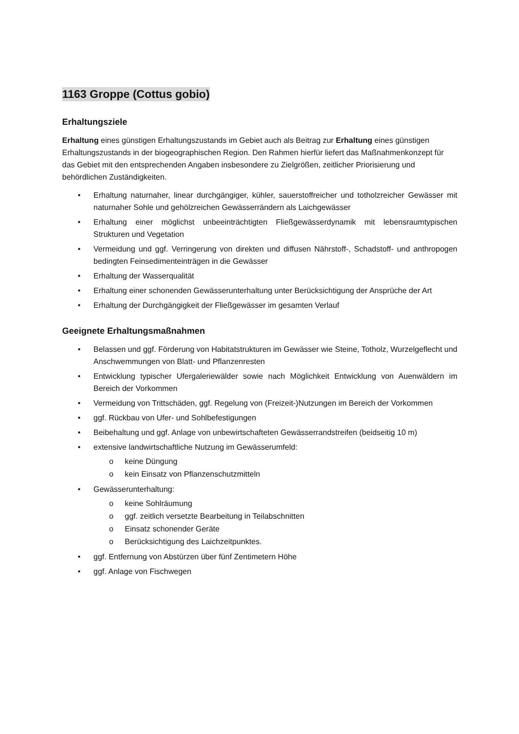1163 Groppe (Cottus gobio)
Erhaltungsziele
Erhaltung eines günstigen Erhaltungszustands im Gebiet auch als Beitrag zur Erhaltung eines günstigen Erhaltungszustands in der biogeographischen Region. Den Rahmen hierfür liefert das Maßnahmenkonzept für das Gebiet mit den entsprechenden Angaben insbesondere zu Zielgrößen, zeitlicher Priorisierung und behördlichen Zuständigkeiten.
• Erhaltung naturnaher, linear durchgängiger, kühler, sauerstoffreicher und totholzreicher Gewässer mit naturnaher Sohle und gehölzreichen Gewässerrändern als Laichgewässer
• Erhaltung einer möglichst unbeeinträchtigten Fließgewässerdynamik mit lebensraumtypischen Strukturen und Vegetation
• Vermeidung und ggf. Verringerung von direkten und diffusen Nährstoff-, Schadstoff- und anthropogen bedingten Feinsedimenteinträgen in die Gewässer
• Erhaltung der Wasserqualität
• Erhaltung einer schonenden Gewässerunterhaltung unter Berücksichtigung der Ansprüche der Art
• Erhaltung der Durchgängigkeit der Fließgewässer im gesamten Verlauf
Geeignete Erhaltungsmaßnahmen
• Belassen und ggf. Förderung von Habitatstrukturen im Gewässer wie Steine, Totholz, Wurzelgeflecht und Anschwemmungen von Blatt- und Pflanzenresten
• Entwicklung typischer Ufergaleriewälder sowie nach Möglichkeit Entwicklung von Auenwäldern im Bereich der Vorkommen
• Vermeidung von Trittschäden, ggf. Regelung von (Freizeit-)Nutzungen im Bereich der Vorkommen
• ggf. Rückbau von Ufer- und Sohlbefestigungen
• Beibehaltung und ggf. Anlage von unbewirtschafteten Gewässerrandstreifen (beidseitig 10 m)
• extensive landwirtschaftliche Nutzung im Gewässerumfeld:
o keine Düngung
o kein Einsatz von Pflanzenschutzmitteln
• Gewässerunterhaltung:
o keine Sohlräumung
o ggf. zeitlich versetzte Bearbeitung in Teilabschnitten
o Einsatz schonender Geräte
o Berücksichtigung des Laichzeitpunktes.
• ggf. Entfernung von Abstürzen über fünf Zentimetern Höhe
• ggf. Anlage von Fischwegen